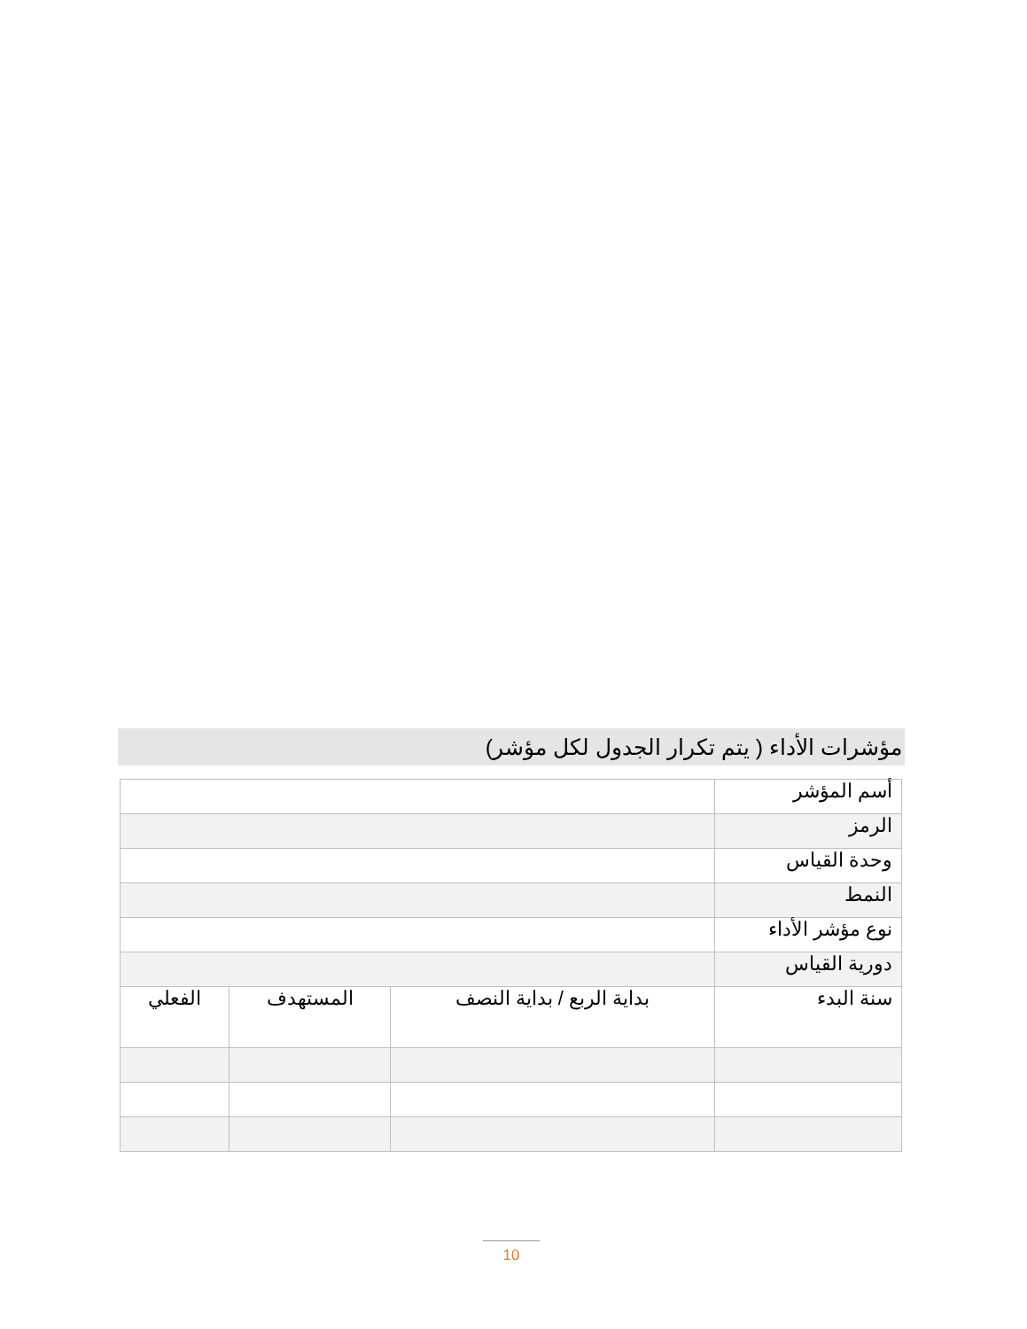مؤشرات الأداء ( يتم تكرار الجدول لكل مؤشر)
| أسم المؤشر | | | |
| الرمز | | | |
| وحدة القياس | | | |
| النمط | | | |
| نوع مؤشر الأداء | | | |
| دورية القياس | | | |
| سنة البدء | بداية الربع / بداية النصف | المستهدف | الفعلي |
10